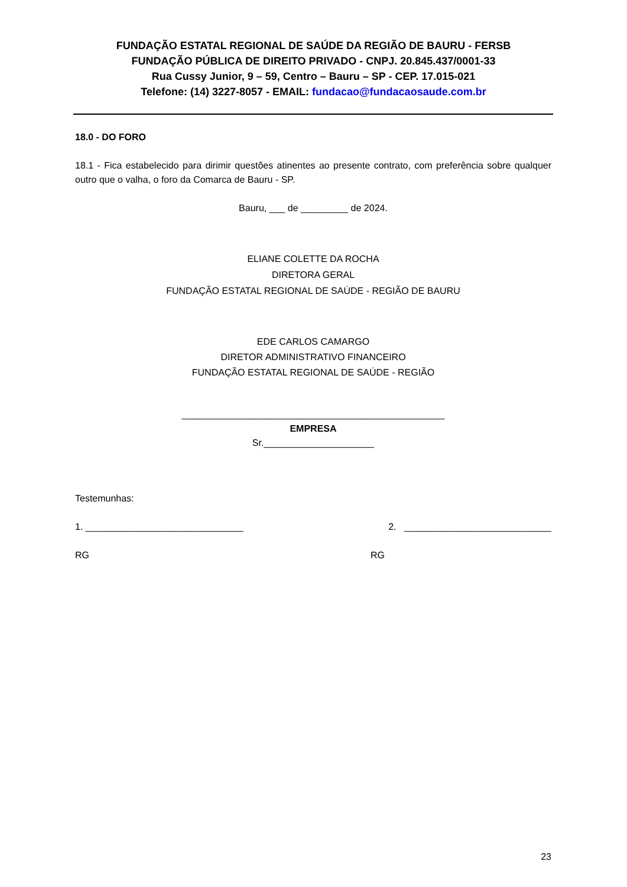FUNDAÇÃO ESTATAL REGIONAL DE SAÚDE DA REGIÃO DE BAURU - FERSB
FUNDAÇÃO PÚBLICA DE DIREITO PRIVADO - CNPJ. 20.845.437/0001-33
Rua Cussy Junior, 9 – 59, Centro – Bauru – SP - CEP. 17.015-021
Telefone: (14) 3227-8057 - EMAIL: fundacao@fundacaosaude.com.br
18.0 - DO FORO
18.1 - Fica estabelecido para dirimir questões atinentes ao presente contrato, com preferência sobre qualquer outro que o valha, o foro da Comarca de Bauru - SP.
Bauru, ___ de _________ de 2024.
ELIANE COLETTE DA ROCHA
DIRETORA GERAL
FUNDAÇÃO ESTATAL REGIONAL DE SAÚDE - REGIÃO DE BAURU
EDE CARLOS CAMARGO
DIRETOR ADMINISTRATIVO FINANCEIRO
FUNDAÇÃO ESTATAL REGIONAL DE SAÚDE - REGIÃO
__________________________________________________
EMPRESA
Sr._____________________
Testemunhas:
1. ______________________________ 2. ____________________________
RG RG
23